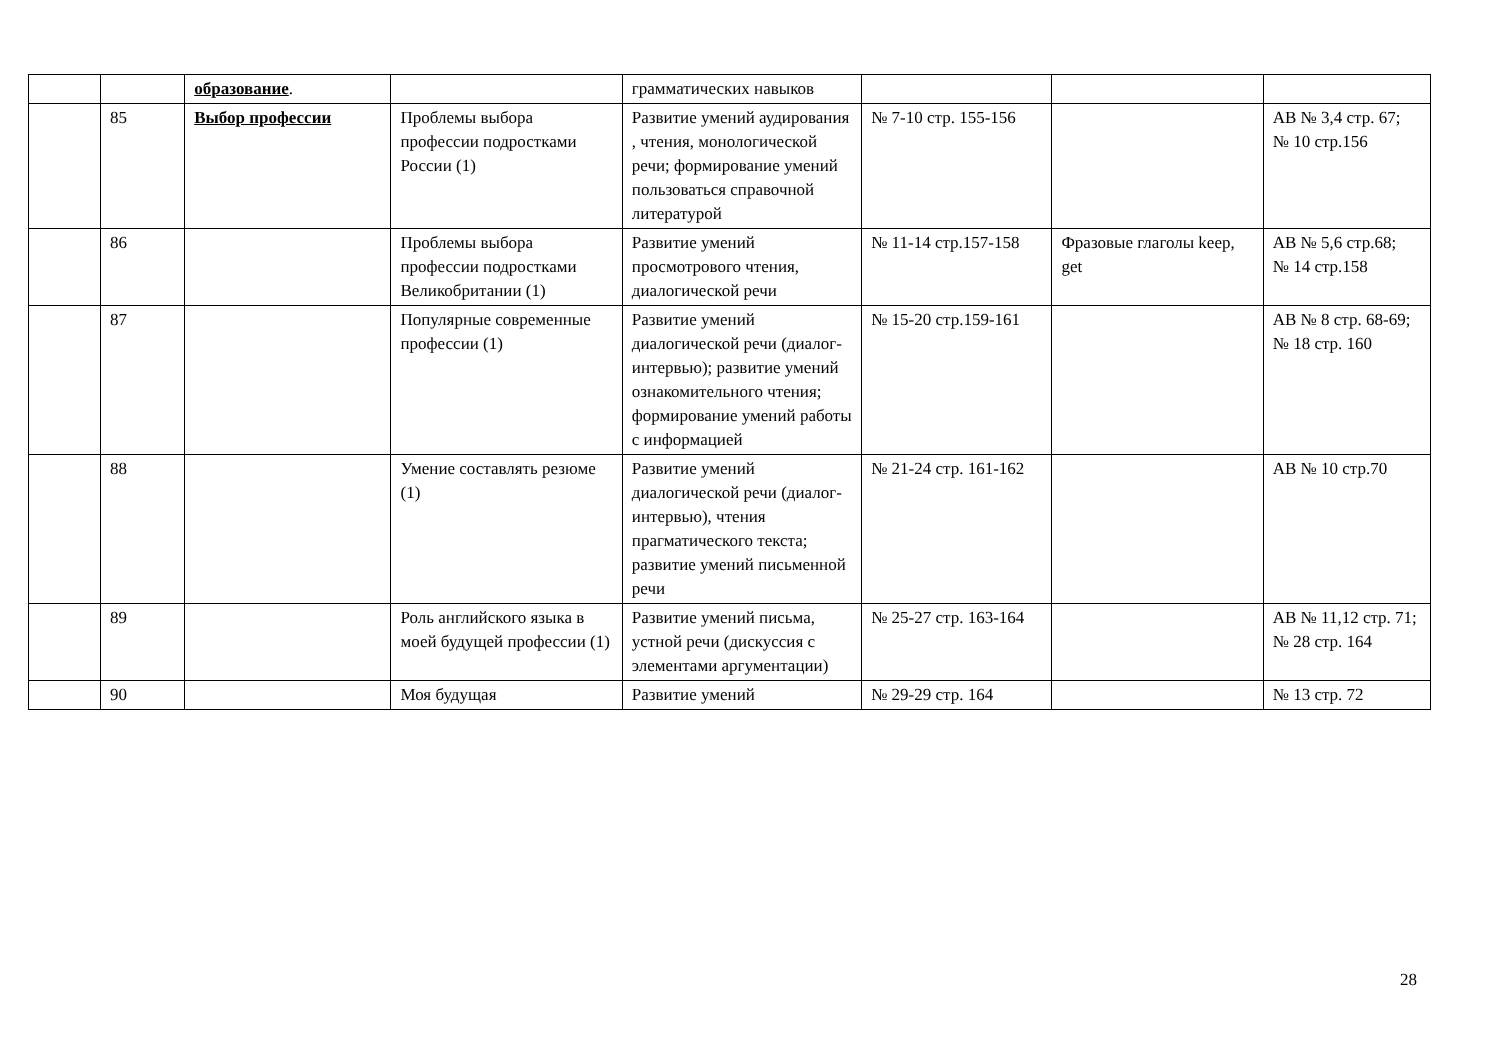| | | образование . | | грамматических навыков | | | |
| | 85 | Выбор профессии | Проблемы выбора профессии подростками России (1) | Развитие умений аудирования , чтения, монологической речи; формирование умений пользоваться справочной литературой | № 7-10 стр. 155-156 | | AB № 3,4 стр. 67; № 10 стр.156 |
| | 86 | | Проблемы выбора профессии подростками Великобритании (1) | Развитие умений просмотрового чтения, диалогической речи | № 11-14 стр.157-158 | Фразовые глаголы keep, get | AB № 5,6 стр.68; № 14 стр.158 |
| | 87 | | Популярные современные профессии (1) | Развитие умений диалогической речи (диалог-интервью); развитие умений ознакомительного чтения; формирование умений работы с информацией | № 15-20 стр.159-161 | | AB № 8 стр. 68-69; № 18 стр. 160 |
| | 88 | | Умение составлять резюме (1) | Развитие умений диалогической речи (диалог-интервью), чтения прагматического текста; развитие умений письменной речи | № 21-24 стр. 161-162 | | AB № 10 стр.70 |
| | 89 | | Роль английского языка в моей будущей профессии (1) | Развитие умений письма, устной речи (дискуссия с элементами аргументации) | № 25-27 стр. 163-164 | | AB № 11,12 стр. 71; № 28 стр. 164 |
| | 90 | | Моя будущая | Развитие умений | № 29-29 стр. 164 | | № 13 стр. 72 |
28